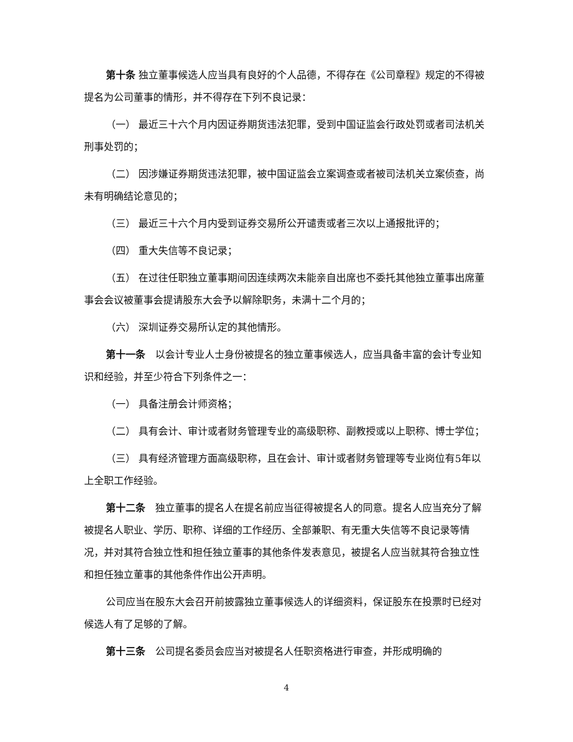第十条 独立董事候选人应当具有良好的个人品德，不得存在《公司章程》规定的不得被提名为公司董事的情形，并不得存在下列不良记录：
（一） 最近三十六个月内因证券期货违法犯罪，受到中国证监会行政处罚或者司法机关刑事处罚的；
（二） 因涉嫌证券期货违法犯罪，被中国证监会立案调查或者被司法机关立案侦查，尚未有明确结论意见的；
（三） 最近三十六个月内受到证券交易所公开谴责或者三次以上通报批评的；
（四） 重大失信等不良记录；
（五） 在过往任职独立董事期间因连续两次未能亲自出席也不委托其他独立董事出席董事会会议被董事会提请股东大会予以解除职务，未满十二个月的；
（六） 深圳证券交易所认定的其他情形。
第十一条　以会计专业人士身份被提名的独立董事候选人，应当具备丰富的会计专业知识和经验，并至少符合下列条件之一：
（一） 具备注册会计师资格；
（二） 具有会计、审计或者财务管理专业的高级职称、副教授或以上职称、博士学位；
（三） 具有经济管理方面高级职称，且在会计、审计或者财务管理等专业岗位有5年以上全职工作经验。
第十二条　独立董事的提名人在提名前应当征得被提名人的同意。提名人应当充分了解被提名人职业、学历、职称、详细的工作经历、全部兼职、有无重大失信等不良记录等情况，并对其符合独立性和担任独立董事的其他条件发表意见，被提名人应当就其符合独立性和担任独立董事的其他条件作出公开声明。
公司应当在股东大会召开前披露独立董事候选人的详细资料，保证股东在投票时已经对候选人有了足够的了解。
第十三条　公司提名委员会应当对被提名人任职资格进行审查，并形成明确的
4